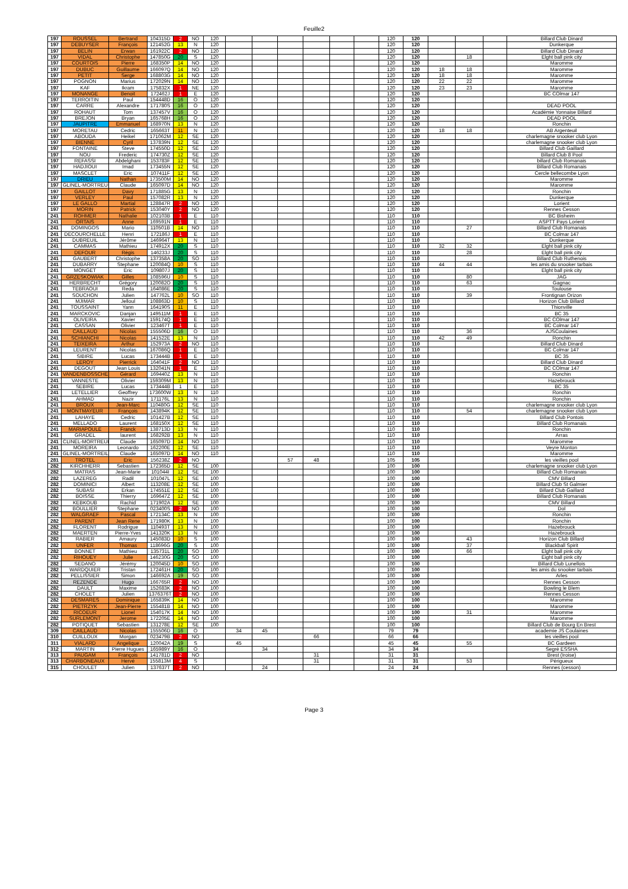Feuille2
| 197 | ROUSSEL | Bertrand | 104315D | 2 | NO | 120 | | | | | | | 120 | 120 | | | | Billard Club Dinard |
| 197 | DEBUYSER | François | 121452G | 13 | N | 120 | | | | | | | 120 | 120 | | | | Dunkerque |
| 197 | BELIN | Erwan | 161922C | 2 | NO | 120 | | | | | | | 120 | 120 | | | | Billard Club Dinard |
| 197 | VIDAL | Christophe | 147850G | 20 | S | 120 | | | | | | | 120 | 120 | | 18 | | Elght ball pink city |
| 197 | COURTOIS | Pierre | 168350P | 14 | NO | 120 | | | | | | | 120 | 120 | | | | Maromme |
| 197 | DUBUC | Guillaume | 166097Q | 14 | NO | 120 | | | | | | | 120 | 120 | 18 | 18 | | Maromme |
| 197 | PETIT | Serge | 168803G | 14 | NO | 120 | | | | | | | 120 | 120 | 18 | 18 | | Maromme |
| 197 | POGNON | Marius | 172029N | 14 | NO | 120 | | | | | | | 120 | 120 | 22 | 22 | | Maromme |
| 197 | KAF | Ikram | 175832X | 1 | NE | 120 | | | | | | | 120 | 120 | 23 | 23 | | Maromme |
| 197 | MONANGE | Benoit | 172462J | 1 | E | 120 | | | | | | | 120 | 120 | | | | BC COlmar 147 |
| 197 | TERROITIN | Paul | 154448D | 16 | O | 120 | | | | | | | 120 | 120 | | | | |
| 197 | CARRE | Alexandre | 171780S | 16 | O | 120 | | | | | | | 120 | 120 | | | | DEAD POOL |
| 197 | ROHAUT | Tom | 137457V | 16 | O | 120 | | | | | | | 120 | 120 | | | | Académie Yonnaise Billard |
| 197 | BREJON | Bryan | 165768H | 16 | O | 120 | | | | | | | 120 | 120 | | | | DEAD POOL |
| 197 | JAUPITRE | Emmanuel | 168970N | 13 | N | 120 | | | | | | | 120 | 120 | | | | Ronchin |
| 197 | MORETAU | Cedric | 165663T | 11 | N | 120 | | | | | | | 120 | 120 | 18 | 18 | | AB Argenteuil |
| 197 | ABOUDA | Heikel | 171062M | 12 | SE | 120 | | | | | | | 120 | 120 | | | | charlemagne snooker club Lyon |
| 197 | BIENNE | Cyril | 137839N | 12 | SE | 120 | | | | | | | 120 | 120 | | | | charlemagne snooker club Lyon |
| 197 | FONTAINE | Steve | 174550D | 12 | SE | 120 | | | | | | | 120 | 120 | | | | Billard Club Gaillard |
| 197 | NOU | Frederic | 174730Z | 12 | SE | 120 | | | | | | | 120 | 120 | | | | Billard Club 8 Pool |
| 197 | REFASSI | Abdelghani | 153783F | 12 | SE | 120 | | | | | | | 120 | 120 | | | | billard Club Romanais |
| 197 | HADJIOUI | Imad | 173455N | 12 | SE | 120 | | | | | | | 120 | 120 | | | | Billard Club Romanais |
| 197 | MASCLET | Eric | 107411F | 12 | SE | 120 | | | | | | | 120 | 120 | | | | Cercle bellecombe Lyon |
| 197 | DRIEU | Nathan | 173500M | 14 | NO | 120 | | | | | | | 120 | 120 | | | | Maromme |
| 197 | GLINEL-MORTREUIL | Claude | 165097D | 14 | NO | 120 | | | | | | | 120 | 120 | | | | Maromme |
| 197 | GAILLOT | Davy | 171885G | 13 | N | 120 | | | | | | | 120 | 120 | | | | Ronchin |
| 197 | VERLEY | Paul | 157082R | 13 | N | 120 | | | | | | | 120 | 120 | | | | Dunkerque |
| 197 | LE GALLO | Martial | 128847R | 2 | NO | 120 | | | | | | | 120 | 120 | | | | Lorient |
| 197 | MORIN | Patrick | 153040Y | 2 | NO | 120 | | | | | | | 120 | 120 | | | | Rennes Cesson |
| 241 | ROHMER | Nathalie | 102103B | 1 | E | 110 | | | | | | | 110 | 110 | | | | BC Bisheim |
| 241 | ORTAIS | Anne | 169591N | 1 | E | 110 | | | | | | | 110 | 110 | | | | ASPTT Pays Lorient |
| 241 | DOMINGOS | Mario | 110501B | 14 | NO | 110 | | | | | | | 110 | 110 | | 27 | | Billard Club Romanais |
| 241 | DECOURCHELLE | Henri | 172186J | 1 | E | 110 | | | | | | | 110 | 110 | | | | BC Colmar 147 |
| 241 | DUBREUIL | Jérôme | 146964T | 13 | N | 110 | | | | | | | 110 | 110 | | | | Dunkerque |
| 241 | CAMMAS | Mathieu | 174912X | 20 | S | 110 | | | | | | | 110 | 110 | 32 | 32 | | Elght ball pink city |
| 241 | DEFOUR | Régis | 146233J | 20 | S | 110 | | | | | | | 110 | 110 | | 28 | | Elght ball pink city |
| 241 | GAUBERT | Christophe | 137358A | 20 | SO | 110 | | | | | | | 110 | 110 | | | | Billard Club Ruthenois |
| 241 | DUBARRY | Stephane | 120084Q | 10 | S | 110 | | | | | | | 110 | 110 | 44 | 44 | | les amis du snooker tarbais |
| 241 | MONGET | Eric | 109807J | 20 | S | 110 | | | | | | | 110 | 110 | | | | Elght ball pink city |
| 241 | GRZESKOWIAK | Gilles | 108596U | 10 | S | 110 | | | | | | | 110 | 110 | | 80 | | JAG |
| 241 | HERBRECHT | Grégory | 120082O | 20 | S | 110 | | | | | | | 110 | 110 | | 63 | | Gagnac |
| 241 | TEBRAOUI | Reda | 164086E | 20 | S | 110 | | | | | | | 110 | 110 | | | | Toulouse |
| 241 | SOUCHON | Julien | 147762L | 10 | SO | 110 | | | | | | | 110 | 110 | | 39 | | Frontignan Orizon |
| 241 | MJIMAR | Jelloul | 108863D | 10 | S | 110 | | | | | | | 110 | 110 | | | | Horizon Club Billard |
| 241 | TOUSSAINT | Yann | 164190S | 11 | E | 110 | | | | | | | 110 | 110 | | | | Thionville |
| 241 | MARCKOVIC | Danjan | 149511M | 1 | E | 110 | | | | | | | 110 | 110 | | | | BC 35 |
| 241 | OLIVEIRA | Xavier | 159174Q | 1 | E | 110 | | | | | | | 110 | 110 | | | | BC COlmar 147 |
| 241 | CASSAN | Olivier | 123467T | 1 | E | 110 | | | | | | | 110 | 110 | | | | BC Colmar 147 |
| 241 | CAILLAUD | Nicolas | 155506D | 16 | O | 110 | | | | | | | 110 | 110 | | 36 | | AJSCoulaines |
| 241 | SCHIANCHI | Nicolas | 141522E | 13 | N | 110 | | | | | | | 110 | 110 | 42 | 49 | | Ronchin |
| 241 | TEIXEIRA | Arthur | 152973A | 2 | NO | 110 | | | | | | | 110 | 110 | | | | Billard Club Dinard |
| 241 | LEURENT | Nicolas | 167086Q | 1 | E | 110 | | | | | | | 110 | 110 | | | | BC Colmar 147 |
| 241 | SIBIRE | Lucas | 173444B | 1 | E | 110 | | | | | | | 110 | 110 | | | | BC 35 |
| 241 | LEROY | Pierrick | 164041F | 2 | NO | 110 | | | | | | | 110 | 110 | | | | Billard Club Dinard |
| 241 | DEGOUT | Jean Louis | 132041N | 1 | E | 110 | | | | | | | 110 | 110 | | | | BC COlmar 147 |
| 241 | VANDENBOSSCHE | Gérard | 169440Z | 13 | N | 110 | | | | | | | 110 | 110 | | | | Ronchin |
| 241 | VANNESTE | Olivier | 159309M | 13 | N | 110 | | | | | | | 110 | 110 | | | | Hazebrouck |
| 241 | SEBIRE | Lucas | 173444B | 1 | E | 110 | | | | | | | 110 | 110 | | | | BC 35 |
| 241 | LETELLIER | Geoffrey | 173600W | 13 | N | 110 | | | | | | | 110 | 110 | | | | Ronchin |
| 241 | AHMAD | Nazir | 171176L | 13 | N | 110 | | | | | | | 110 | 110 | | | | Ronchin |
| 241 | BROUX | Jean-Marc | 110480G | 12 | SE | 110 | | | | | | | 110 | 110 | | | | charlemagne snooker club Lyon |
| 241 | MONTMAYEUR | François | 143894K | 12 | SE | 110 | | | | | | | 110 | 110 | | 54 | | charlemagne snooker club Lyon |
| 241 | LAHAYE | Cedric | 101427B | 12 | SE | 110 | | | | | | | 110 | 110 | | | | Billard Club Pontois |
| 241 | MELLADO | Laurent | 168150X | 12 | SE | 110 | | | | | | | 110 | 110 | | | | Billard Club Romanais |
| 241 | MARIAPOULE | Franck | 138713D | 13 | N | 110 | | | | | | | 110 | 110 | | | | Ronchin |
| 241 | GRADEL | laurent | 168292B | 13 | N | 110 | | | | | | | 110 | 110 | | | | Arras |
| 241 | CLINEL-MORTREUIL | Claude | 165097D | 14 | NO | 110 | | | | | | | 110 | 110 | | | | Maromme |
| 241 | MOREIRA | Leonardo | 162200E | 12 | SE | 110 | | | | | | | 110 | 110 | | | | Veyre Monton |
| 241 | GLINEL-MORTREIL | Claude | 165097D | 14 | NO | 110 | | | | | | | 110 | 110 | | | | Maromme |
| 281 | TROTEL | Eric | 156238Z | 2 | NO | | | | 57 | 48 | | | 105 | 105 | | | | les vieilles pool |
| 282 | KIRCHHERR | Sebastien | 172365D | 12 | SE | 100 | | | | | | | 100 | 100 | | | | charlemagne snooker club Lyon |
| 282 | MATRAS | Jean-Marie | 101044I | 12 | SE | 100 | | | | | | | 100 | 100 | | | | Billard Club Romanais |
| 282 | LAZEREG | Radil | 101047L | 12 | SE | 100 | | | | | | | 100 | 100 | | | | CMV Billard |
| 282 | DOMINICI | Albert | 113208E | 12 | SE | 100 | | | | | | | 100 | 100 | | | | Billard Club St Galmier |
| 282 | SUBASI | Erkan | 174551E | 12 | SE | 100 | | | | | | | 100 | 100 | | | | Billard Club Gaillard |
| 282 | BOISSE | Thierry | 169647Z | 12 | SE | 100 | | | | | | | 100 | 100 | | | | Billard Club Romanais |
| 282 | KEBKOUB | Rachid | 171902A | 12 | SE | 100 | | | | | | | 100 | 100 | | | | CMV Billard |
| 282 | BOULLIER | Stephane | 023400S | 2 | NO | 100 | | | | | | | 100 | 100 | | | | Dol |
| 282 | WALGRAEF | Pascal | 172134C | 13 | N | 100 | | | | | | | 100 | 100 | | | | Ronchin |
| 282 | PARENT | Jean Rene | 171980K | 13 | N | 100 | | | | | | | 100 | 100 | | | | Ronchin |
| 282 | FLORENT | Rodrigue | 110493T | 13 | N | 100 | | | | | | | 100 | 100 | | | | Hazebrouck |
| 282 | MAERTEN | Pierre-Yves | 141320K | 13 | N | 100 | | | | | | | 100 | 100 | | | | Hazebrouck |
| 282 | RABIER | Amaury | 145083D | 10 | S | 100 | | | | | | | 100 | 100 | | 43 | | Horizon Club Billard |
| 282 | UNFER | Thomas | 118696G | 20 | S | 100 | | | | | | | 100 | 100 | | 37 | | Blackball Spirit |
| 282 | BONNET | Mathieu | 135731L | 20 | SO | 100 | | | | | | | 100 | 100 | | 66 | | Elght ball pink city |
| 282 | RIHOUEY | Julie | 146230G | 20 | SO | 100 | | | | | | | 100 | 100 | | | | Eight ball pink city |
| 282 | SEDANO | Jérémy | 120045D | 10 | SO | 100 | | | | | | | 100 | 100 | | | | Billard Club Lunellois |
| 282 | WARDQUIER | Tristan | 172461H | 20 | SO | 100 | | | | | | | 100 | 100 | | | | les amis du snooker tarbais |
| 282 | PELLISSIER | Simon | 146692A | 19 | SO | 100 | | | | | | | 100 | 100 | | | | Arles |
| 282 | REZENDE | Hugo | 166765R | 2 | NO | 100 | | | | | | | 100 | 100 | | | | Rennes Cesson |
| 282 | DAULT | Maxime | 152683K | 2 | NO | 100 | | | | | | | 100 | 100 | | | | Bowling le Blem |
| 282 | CHOLET | Julien | 1376376T | 2 | NO | 100 | | | | | | | 100 | 100 | | | | Rennes Cesson |
| 282 | DESMARES | Dominique | 165839K | 14 | NO | 100 | | | | | | | 100 | 100 | | | | Maromme |
| 282 | PIETRZYK | Jean-Pierre | 155481B | 14 | NO | 100 | | | | | | | 100 | 100 | | | | Maromme |
| 282 | RICOEUR | Lionel | 154017K | 14 | NO | 100 | | | | | | | 100 | 100 | | 31 | | Maromme |
| 282 | SURLEMONT | Jerome | 172205E | 14 | NO | 100 | | | | | | | 100 | 100 | | | | Maromme |
| 282 | POTIQUET | Sebastien | 131278E | 12 | SE | 100 | | | | | | | 100 | 100 | | | | Billard Club de Bourg En Brest |
| 309 | CAILLAUD | Nicolas | 155506D | 16 | O | | 34 | 45 | | | | | 79 | 79 | | | | academie JS Coulaines |
| 310 | CUILLOUX | Morgan | 023479B | 2 | NO | | | | | 66 | | | 66 | 66 | | | | les vieilles pool |
| 311 | VIALARD | Angelique | 120042A | 19 | S | | 45 | | | | | | 45 | 45 | | 55 | | BC Gardeen |
| 312 | MARTIN | Pierre Hugues | 165989Y | 16 | O | | | 34 | | | | | 34 | 34 | | | | Segré ESSHA |
| 313 | PAUGAM | François | 141781D | 2 | NO | | | | | 31 | | | 31 | 31 | | | | Brest (Iroise) |
| 313 | CHARBONEAUX | Hervé | 155813M | 4 | S | | | | | 31 | | | 31 | 31 | | 53 | | Périgueux |
| 315 | CHOULET | Julien | 137637T | 2 | NO | | | 24 | | | | | 24 | 24 | | | | Rennes (cesson) |
Page 3